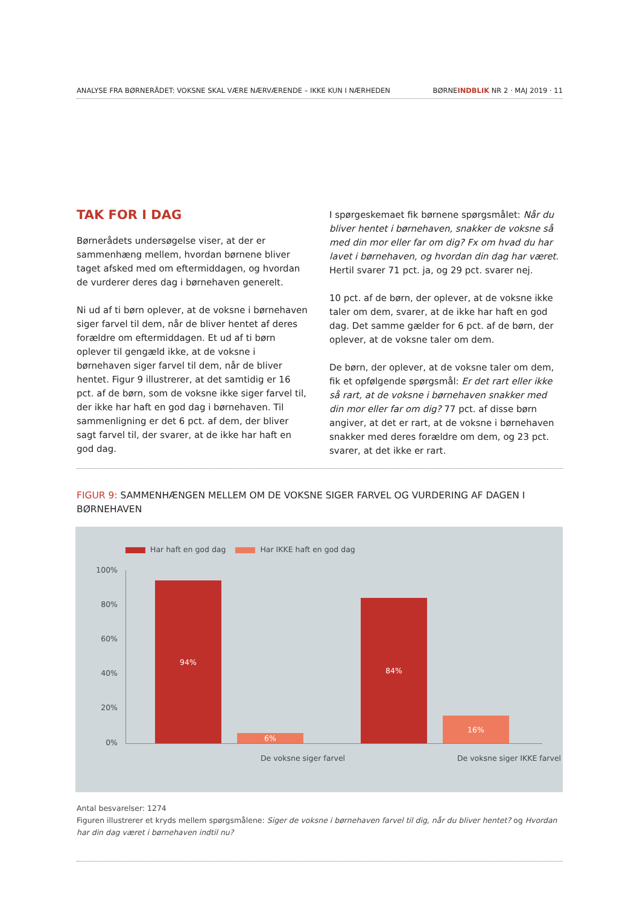ANALYSE FRA BØRNERÅDET: VOKSNE SKAL VÆRE NÆRVÆRENDE – IKKE KUN I NÆRHEDEN BØRNEINDBLIK NR 2 · MAJ 2019 · 11
TAK FOR I DAG
Børnerådets undersøgelse viser, at der er sammenhæng mellem, hvordan børnene bliver taget afsked med om eftermiddagen, og hvordan de vurderer deres dag i børnehaven generelt.
Ni ud af ti børn oplever, at de voksne i børnehaven siger farvel til dem, når de bliver hentet af deres forældre om eftermiddagen. Et ud af ti børn oplever til gengæld ikke, at de voksne i børnehaven siger farvel til dem, når de bliver hentet. Figur 9 illustrerer, at det samtidig er 16 pct. af de børn, som de voksne ikke siger farvel til, der ikke har haft en god dag i børnehaven. Til sammenligning er det 6 pct. af dem, der bliver sagt farvel til, der svarer, at de ikke har haft en god dag.
I spørgeskemaet fik børnene spørgsmålet: Når du bliver hentet i børnehaven, snakker de voksne så med din mor eller far om dig? Fx om hvad du har lavet i børnehaven, og hvordan din dag har været. Hertil svarer 71 pct. ja, og 29 pct. svarer nej.
10 pct. af de børn, der oplever, at de voksne ikke taler om dem, svarer, at de ikke har haft en god dag. Det samme gælder for 6 pct. af de børn, der oplever, at de voksne taler om dem.
De børn, der oplever, at de voksne taler om dem, fik et opfølgende spørgsmål: Er det rart eller ikke så rart, at de voksne i børnehaven snakker med din mor eller far om dig? 77 pct. af disse børn angiver, at det er rart, at de voksne i børnehaven snakker med deres forældre om dem, og 23 pct. svarer, at det ikke er rart.
FIGUR 9: SAMMENHÆNGEN MELLEM OM DE VOKSNE SIGER FARVEL OG VURDERING AF DAGEN I BØRNEHAVEN
Har haft en god dag Har IKKE haft en god dag
100%
80%
60%
40%
20%
0%
94% 6% 84% 16%
De voksne siger farvel De voksne siger IKKE farvel
Antal besvarelser: 1274
Figuren illustrerer et kryds mellem spørgsmålene: Siger de voksne i børnehaven farvel til dig, når du bliver hentet? og Hvordan har din dag været i børnehaven indtil nu?